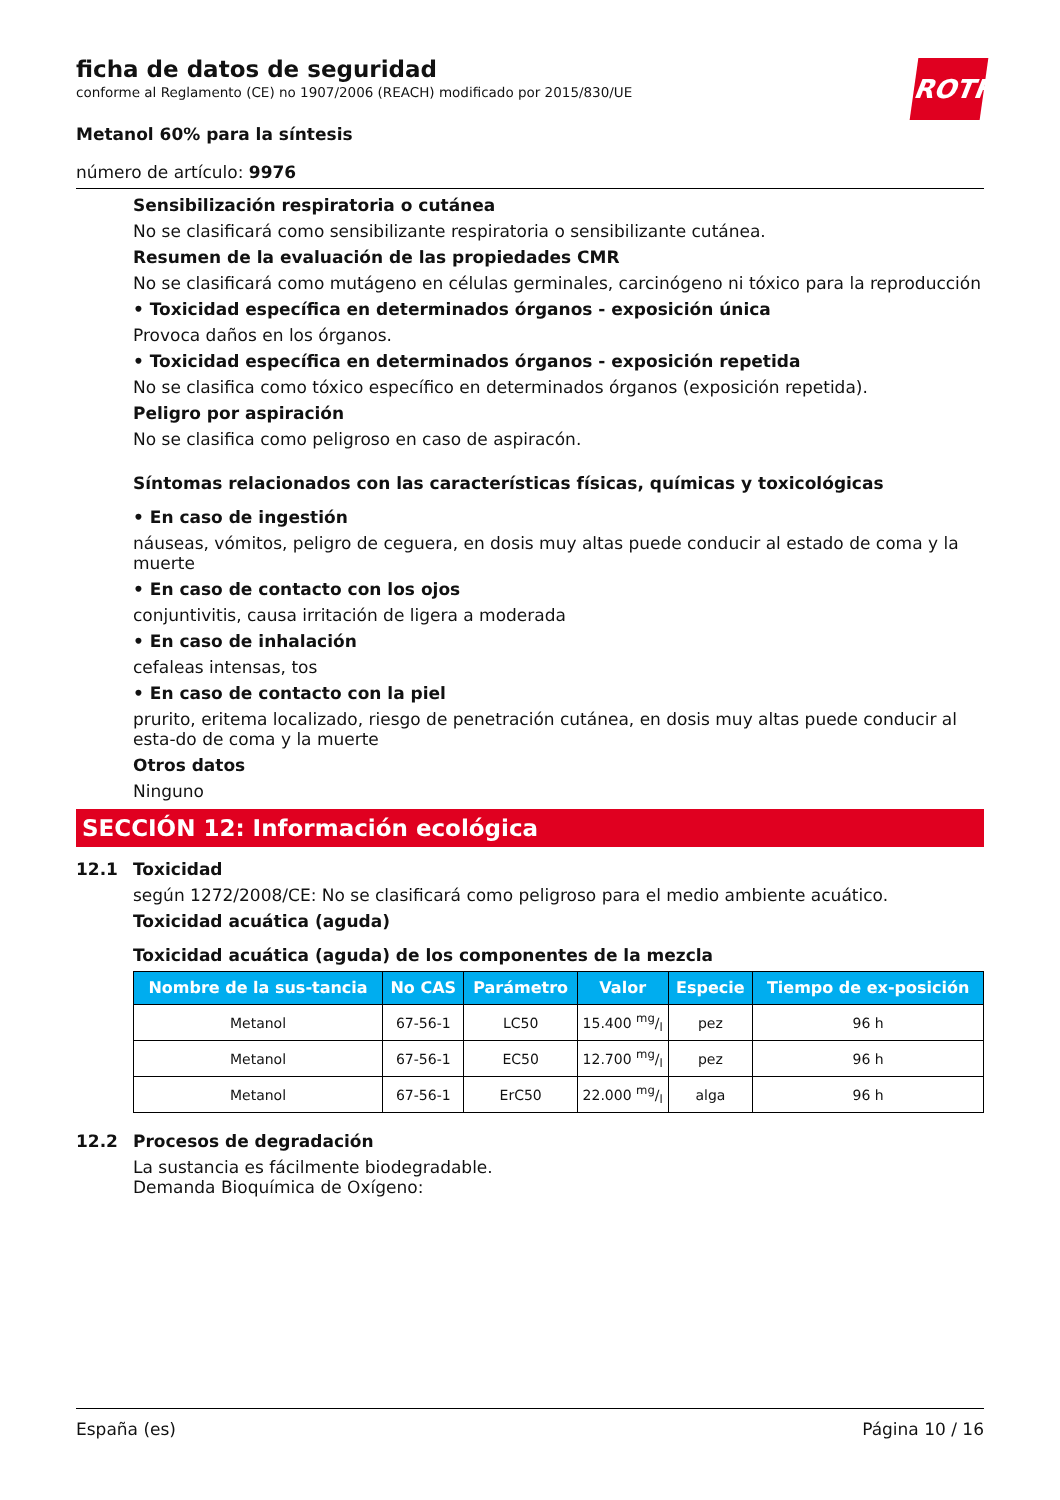ROTH
ficha de datos de seguridad
conforme al Reglamento (CE) no 1907/2006 (REACH) modificado por 2015/830/UE
Metanol 60% para la síntesis
número de artículo: 9976
Sensibilización respiratoria o cutánea
No se clasificará como sensibilizante respiratoria o sensibilizante cutánea.
Resumen de la evaluación de las propiedades CMR
No se clasificará como mutágeno en células germinales, carcinógeno ni tóxico para la reproducción
• Toxicidad específica en determinados órganos - exposición única
Provoca daños en los órganos.
• Toxicidad específica en determinados órganos - exposición repetida
No se clasifica como tóxico específico en determinados órganos (exposición repetida).
Peligro por aspiración
No se clasifica como peligroso en caso de aspiracón.
Síntomas relacionados con las características físicas, químicas y toxicológicas
• En caso de ingestión
náuseas, vómitos, peligro de ceguera, en dosis muy altas puede conducir al estado de coma y la muerte
• En caso de contacto con los ojos
conjuntivitis, causa irritación de ligera a moderada
• En caso de inhalación
cefaleas intensas, tos
• En caso de contacto con la piel
prurito, eritema localizado, riesgo de penetración cutánea, en dosis muy altas puede conducir al esta-do de coma y la muerte
Otros datos
Ninguno
SECCIÓN 12: Información ecológica
12.1 Toxicidad
según 1272/2008/CE: No se clasificará como peligroso para el medio ambiente acuático.
Toxicidad acuática (aguda)
Toxicidad acuática (aguda) de los componentes de la mezcla
| Nombre de la sus-tancia | No CAS | Parámetro | Valor | Especie | Tiempo de ex-posición |
| --- | --- | --- | --- | --- | --- |
| Metanol | 67-56-1 | LC50 | 15.400 mg/l | pez | 96 h |
| Metanol | 67-56-1 | EC50 | 12.700 mg/l | pez | 96 h |
| Metanol | 67-56-1 | ErC50 | 22.000 mg/l | alga | 96 h |
12.2 Procesos de degradación
La sustancia es fácilmente biodegradable.
Demanda Bioquímica de Oxígeno:
España (es) Página 10 / 16